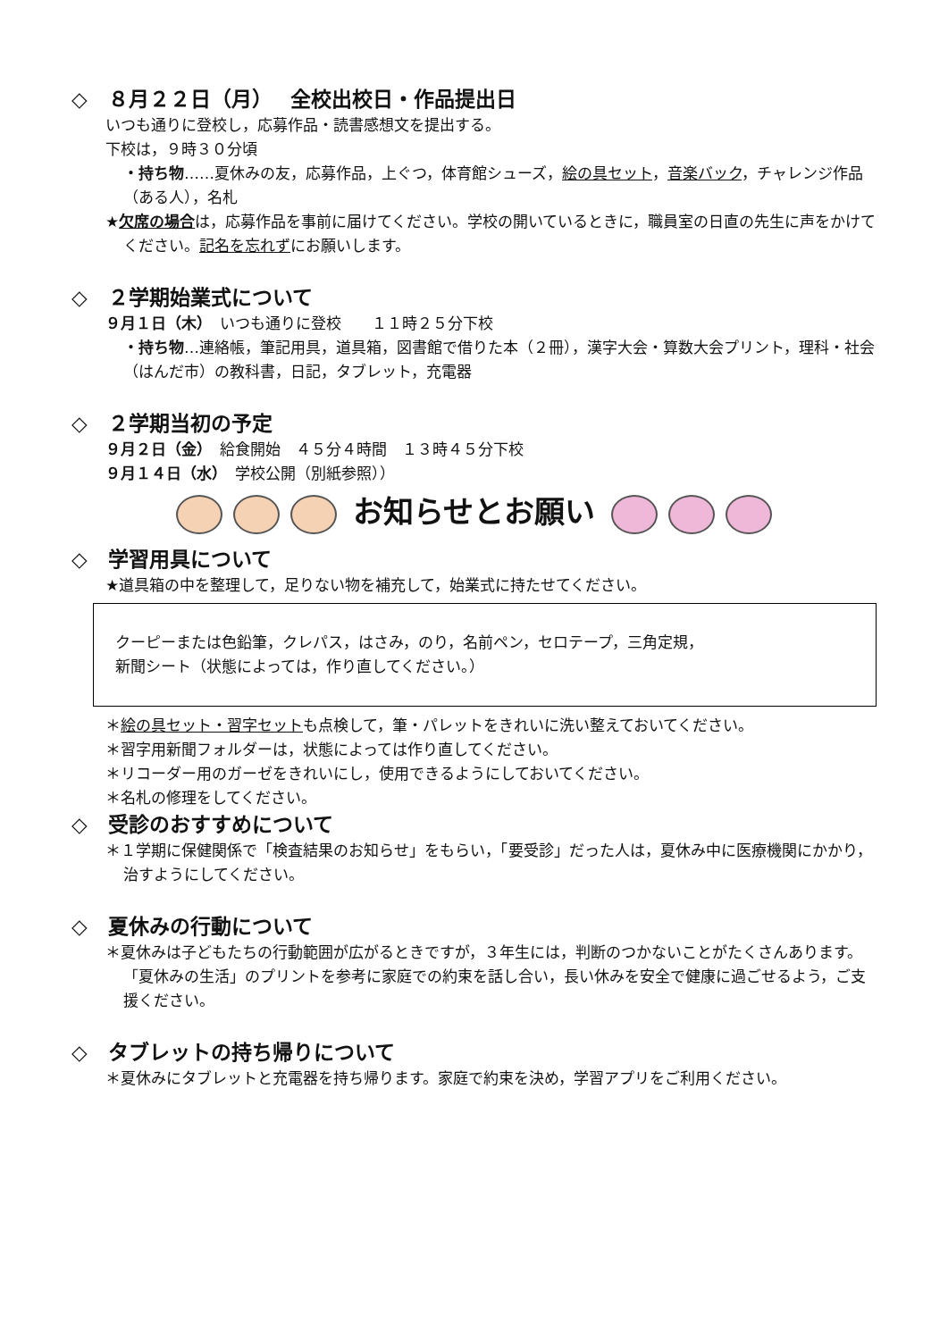◇　８月２２日（月）　 全校出校日・作品提出日
いつも通りに登校し，応募作品・読書感想文を提出する。
下校は，９時３０分頃
・持ち物……夏休みの友，応募作品，上ぐつ，体育館シューズ，絵の具セット，音楽バック，チャレンジ作品（ある人），名札
★欠席の場合は，応募作品を事前に届けてください。学校の開いているときに，職員室の日直の先生に声をかけてください。記名を忘れずにお願いします。
◇　２学期始業式について
９月１日（木）　いつも通りに登校　　１１時２５分下校
・持ち物…連絡帳，筆記用具，道具箱，図書館で借りた本（２冊），漢字大会・算数大会プリント，理科・社会（はんだ市）の教科書，日記，タブレット，充電器
◇　２学期当初の予定
９月２日（金）　給食開始　４５分４時間　１３時４５分下校
９月１４日（水）　学校公開（別紙参照））
お知らせとお願い
◇　学習用具について
★道具箱の中を整理して，足りない物を補充して，始業式に持たせてください。
クーピーまたは色鉛筆，クレパス，はさみ，のり，名前ペン，セロテープ，三角定規，
新聞シート（状態によっては，作り直してください。）
＊絵の具セット・習字セットも点検して，筆・パレットをきれいに洗い整えておいてください。
＊習字用新聞フォルダーは，状態によっては作り直してください。
＊リコーダー用のガーゼをきれいにし，使用できるようにしておいてください。
＊名札の修理をしてください。
◇　受診のおすすめについて
＊１学期に保健関係で「検査結果のお知らせ」をもらい，「要受診」だった人は，夏休み中に医療機関にかかり，治すようにしてください。
◇　夏休みの行動について
＊夏休みは子どもたちの行動範囲が広がるときですが，３年生には，判断のつかないことがたくさんあります。「夏休みの生活」のプリントを参考に家庭での約束を話し合い，長い休みを安全で健康に過ごせるよう，ご支援ください。
◇　タブレットの持ち帰りについて
＊夏休みにタブレットと充電器を持ち帰ります。家庭で約束を決め，学習アプリをご利用ください。